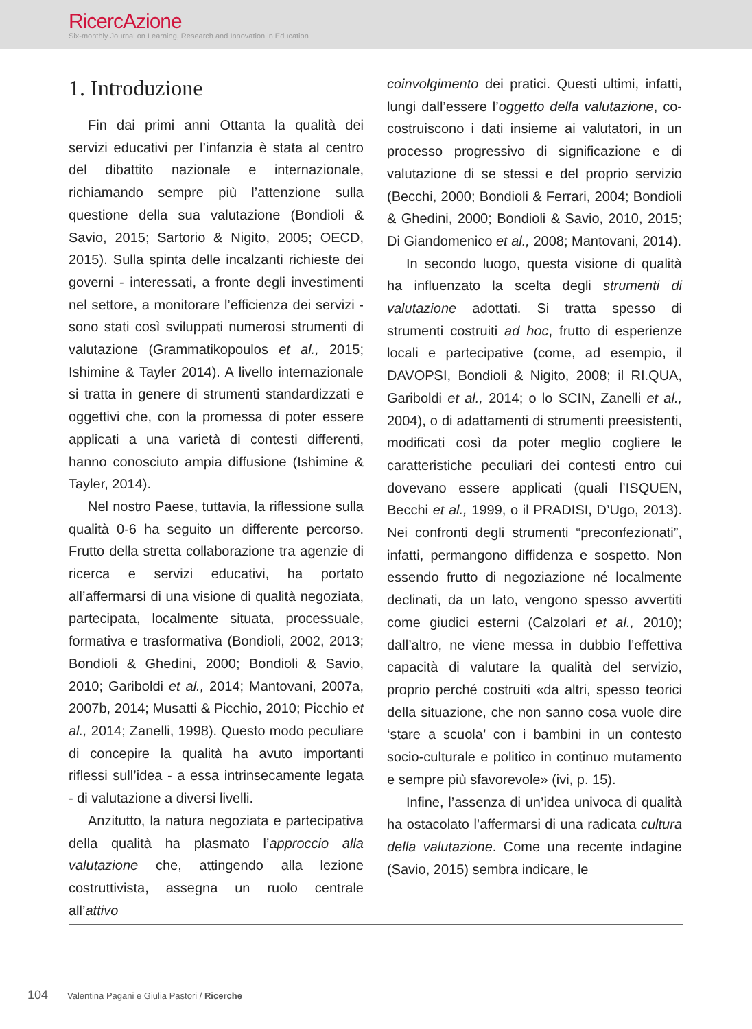RicercAzione
Six-monthly Journal on Learning, Research and Innovation in Education
1. Introduzione
Fin dai primi anni Ottanta la qualità dei servizi educativi per l’infanzia è stata al centro del dibattito nazionale e internazionale, richiamando sempre più l’attenzione sulla questione della sua valutazione (Bondioli & Savio, 2015; Sartorio & Nigito, 2005; OECD, 2015). Sulla spinta delle incalzanti richieste dei governi - interessati, a fronte degli investimenti nel settore, a monitorare l’efficienza dei servizi - sono stati così sviluppati numerosi strumenti di valutazione (Grammatikopoulos et al., 2015; Ishimine & Tayler 2014). A livello internazionale si tratta in genere di strumenti standardizzati e oggettivi che, con la promessa di poter essere applicati a una varietà di contesti differenti, hanno conosciuto ampia diffusione (Ishimine & Tayler, 2014).
Nel nostro Paese, tuttavia, la riflessione sulla qualità 0-6 ha seguito un differente percorso. Frutto della stretta collaborazione tra agenzie di ricerca e servizi educativi, ha portato all’affermarsi di una visione di qualità negoziata, partecipata, localmente situata, processuale, formativa e trasformativa (Bondioli, 2002, 2013; Bondioli & Ghedini, 2000; Bondioli & Savio, 2010; Gariboldi et al., 2014; Mantovani, 2007a, 2007b, 2014; Musatti & Picchio, 2010; Picchio et al., 2014; Zanelli, 1998). Questo modo peculiare di concepire la qualità ha avuto importanti riflessi sull’idea - a essa intrinsecamente legata - di valutazione a diversi livelli.
Anzitutto, la natura negoziata e partecipativa della qualità ha plasmato l’approccio alla valutazione che, attingendo alla lezione costruttivista, assegna un ruolo centrale all’attivo
coinvolgimento dei pratici. Questi ultimi, infatti, lungi dall’essere l’oggetto della valutazione, co-costruiscono i dati insieme ai valutatori, in un processo progressivo di significazione e di valutazione di se stessi e del proprio servizio (Becchi, 2000; Bondioli & Ferrari, 2004; Bondioli & Ghedini, 2000; Bondioli & Savio, 2010, 2015; Di Giandomenico et al., 2008; Mantovani, 2014).
In secondo luogo, questa visione di qualità ha influenzato la scelta degli strumenti di valutazione adottati. Si tratta spesso di strumenti costruiti ad hoc, frutto di esperienze locali e partecipative (come, ad esempio, il DAVOPSI, Bondioli & Nigito, 2008; il RI.QUA, Gariboldi et al., 2014; o lo SCIN, Zanelli et al., 2004), o di adattamenti di strumenti preesistenti, modificati così da poter meglio cogliere le caratteristiche peculiari dei contesti entro cui dovevano essere applicati (quali l’ISQUEN, Becchi et al., 1999, o il PRADISI, D’Ugo, 2013). Nei confronti degli strumenti “preconfezionati”, infatti, permangono diffidenza e sospetto. Non essendo frutto di negoziazione né localmente declinati, da un lato, vengono spesso avvertiti come giudici esterni (Calzolari et al., 2010); dall’altro, ne viene messa in dubbio l’effettiva capacità di valutare la qualità del servizio, proprio perché costruiti «da altri, spesso teorici della situazione, che non sanno cosa vuole dire ‘stare a scuola’ con i bambini in un contesto socio-culturale e politico in continuo mutamento e sempre più sfavorevole» (ivi, p. 15).
Infine, l’assenza di un’idea univoca di qualità ha ostacolato l’affermarsi di una radicata cultura della valutazione. Come una recente indagine (Savio, 2015) sembra indicare, le
104 Valentina Pagani e Giulia Pastori / Ricerche